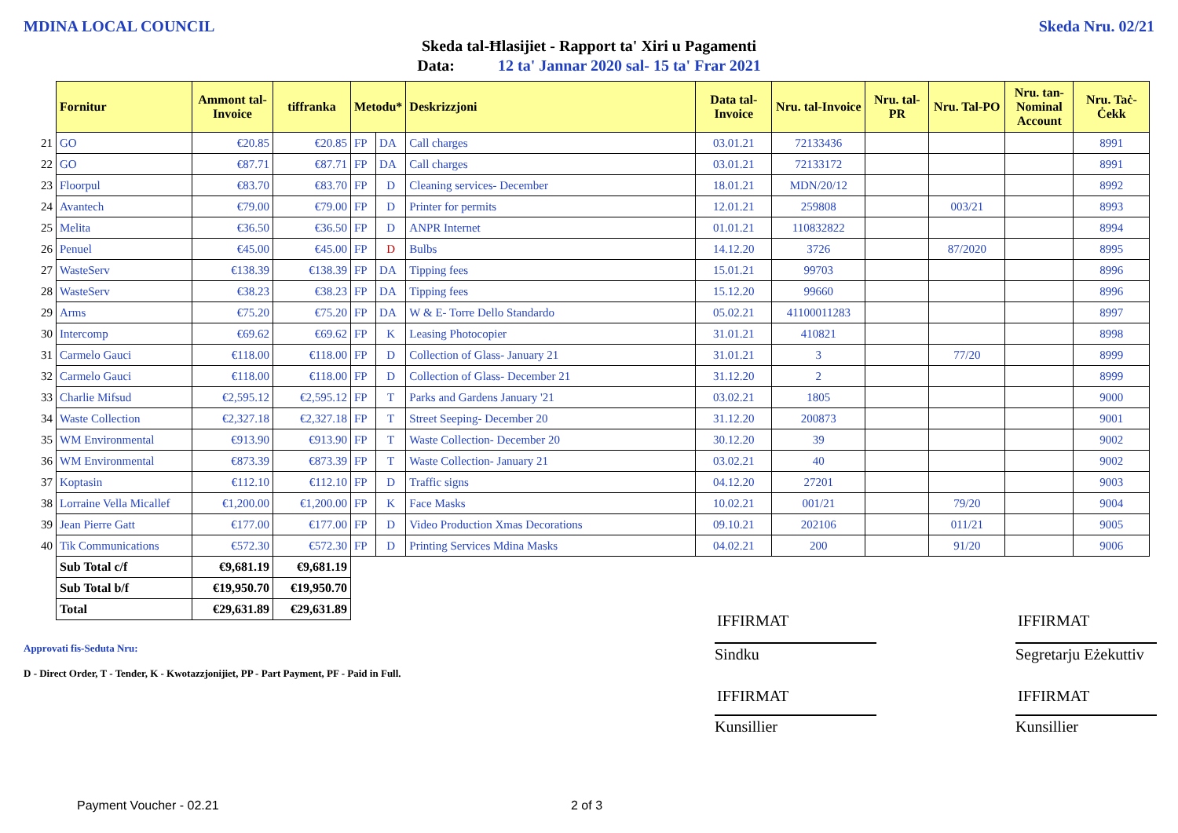MDINA LOCAL COUNCIL Skeda Nru. 02/21
Skeda tal-Ħlasijiet - Rapport ta' Xiri u Pagamenti
Data: 12 ta' Jannar 2020 sal- 15 ta' Frar 2021
| | Fornitur | Ammont tal-Invoice | tiffranka | Metodu* | | Deskrizzjoni | Data tal-Invoice | Nru. tal-Invoice | Nru. tal-PR | Nru. Tal-PO | Nru. tan-Nominal Account | Nru. Taċ-Ċekk |
| --- | --- | --- | --- | --- | --- | --- | --- | --- | --- | --- | --- | --- |
| 21 | GO | €20.85 | €20.85 | FP | DA | Call charges | 03.01.21 | 72133436 | | | | 8991 |
| 22 | GO | €87.71 | €87.71 | FP | DA | Call charges | 03.01.21 | 72133172 | | | | 8991 |
| 23 | Floorpul | €83.70 | €83.70 | FP | D | Cleaning services- December | 18.01.21 | MDN/20/12 | | | | 8992 |
| 24 | Avantech | €79.00 | €79.00 | FP | D | Printer for permits | 12.01.21 | 259808 | | 003/21 | | 8993 |
| 25 | Melita | €36.50 | €36.50 | FP | D | ANPR Internet | 01.01.21 | 110832822 | | | | 8994 |
| 26 | Penuel | €45.00 | €45.00 | FP | D | Bulbs | 14.12.20 | 3726 | | 87/2020 | | 8995 |
| 27 | WasteServ | €138.39 | €138.39 | FP | DA | Tipping fees | 15.01.21 | 99703 | | | | 8996 |
| 28 | WasteServ | €38.23 | €38.23 | FP | DA | Tipping fees | 15.12.20 | 99660 | | | | 8996 |
| 29 | Arms | €75.20 | €75.20 | FP | DA | W & E- Torre Dello Standardo | 05.02.21 | 41100011283 | | | | 8997 |
| 30 | Intercomp | €69.62 | €69.62 | FP | K | Leasing Photocopier | 31.01.21 | 410821 | | | | 8998 |
| 31 | Carmelo Gauci | €118.00 | €118.00 | FP | D | Collection of Glass- January 21 | 31.01.21 | 3 | | 77/20 | | 8999 |
| 32 | Carmelo Gauci | €118.00 | €118.00 | FP | D | Collection of Glass- December 21 | 31.12.20 | 2 | | | | 8999 |
| 33 | Charlie Mifsud | €2,595.12 | €2,595.12 | FP | T | Parks and Gardens January '21 | 03.02.21 | 1805 | | | | 9000 |
| 34 | Waste Collection | €2,327.18 | €2,327.18 | FP | T | Street Seeping- December 20 | 31.12.20 | 200873 | | | | 9001 |
| 35 | WM Environmental | €913.90 | €913.90 | FP | T | Waste Collection- December 20 | 30.12.20 | 39 | | | | 9002 |
| 36 | WM Environmental | €873.39 | €873.39 | FP | T | Waste Collection- January 21 | 03.02.21 | 40 | | | | 9002 |
| 37 | Koptasin | €112.10 | €112.10 | FP | D | Traffic signs | 04.12.20 | 27201 | | | | 9003 |
| 38 | Lorraine Vella Micallef | €1,200.00 | €1,200.00 | FP | K | Face Masks | 10.02.21 | 001/21 | | 79/20 | | 9004 |
| 39 | Jean Pierre Gatt | €177.00 | €177.00 | FP | D | Video Production Xmas Decorations | 09.10.21 | 202106 | | 011/21 | | 9005 |
| 40 | Tik Communications | €572.30 | €572.30 | FP | D | Printing Services Mdina Masks | 04.02.21 | 200 | | 91/20 | | 9006 |
| | Sub Total c/f | €9,681.19 | €9,681.19 | | | | | | | | | |
| | Sub Total b/f | €19,950.70 | €19,950.70 | | | | | | | | | |
| | Total | €29,631.89 | €29,631.89 | | | | | | | | | |
Approvati fis-Seduta Nru:
D - Direct Order, T - Tender, K - Kwotazzjonijiet, PP - Part Payment, PF - Paid in Full.
IFFIRMAT IFFIRMAT
Sindku
Segretarju Eżekuttiv
IFFIRMAT IFFIRMAT
Kunsillier Kunsillier
Payment Voucher - 02.21 2 of 3